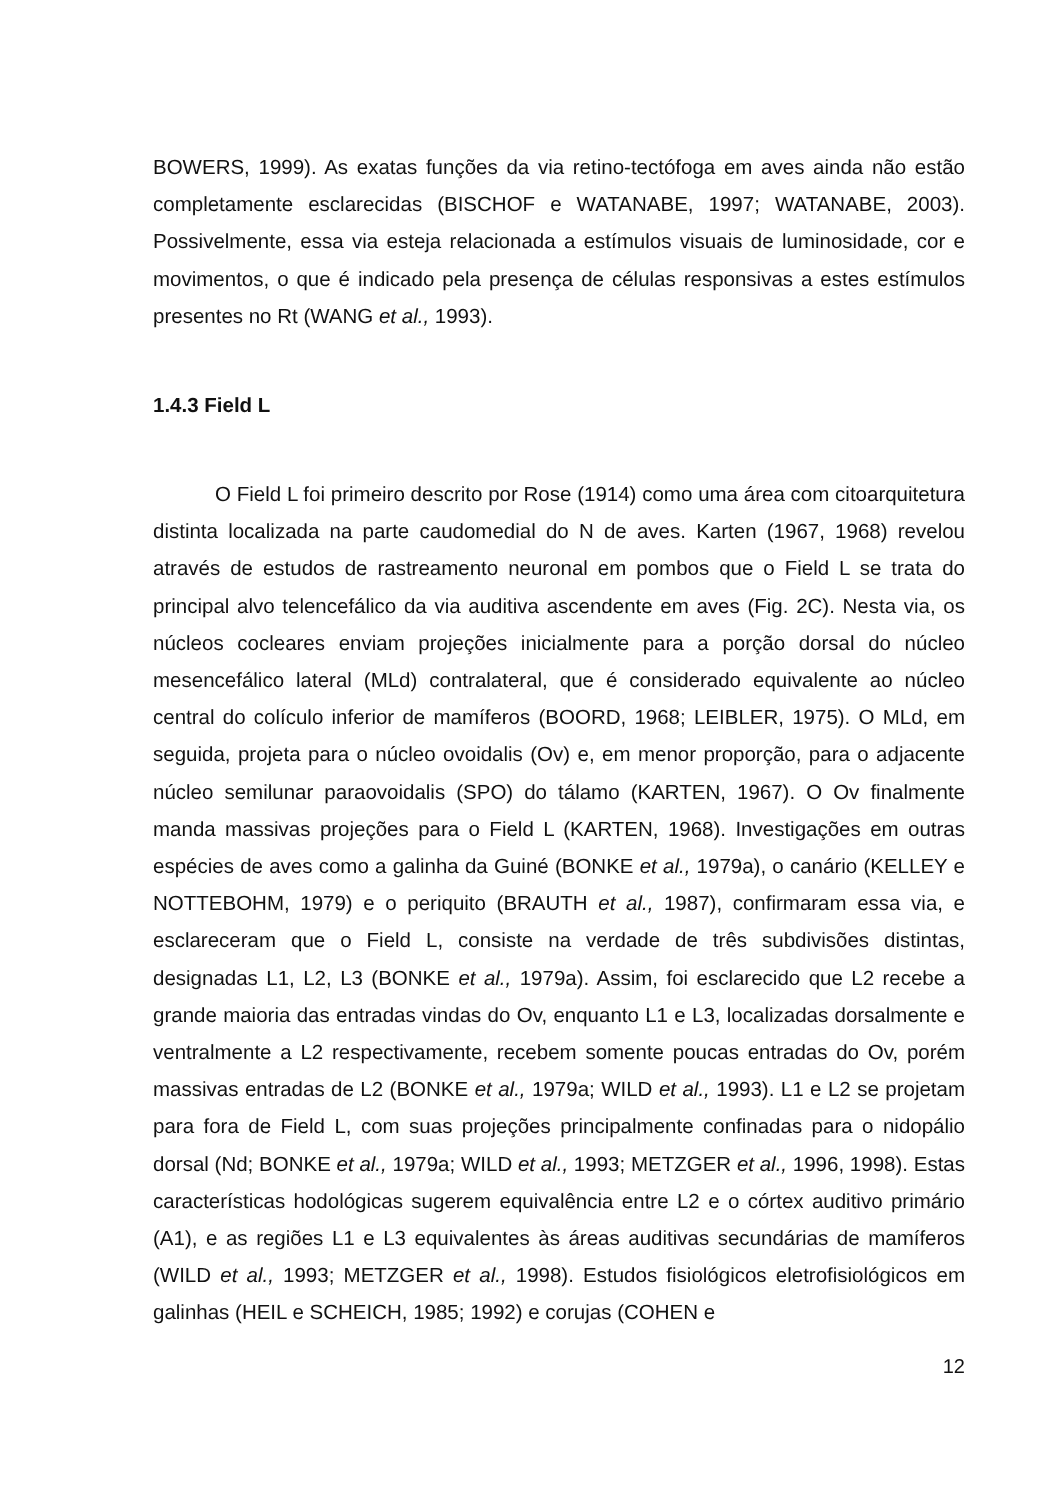BOWERS, 1999). As exatas funções da via retino-tectófoga em aves ainda não estão completamente esclarecidas (BISCHOF e WATANABE, 1997; WATANABE, 2003). Possivelmente, essa via esteja relacionada a estímulos visuais de luminosidade, cor e movimentos, o que é indicado pela presença de células responsivas a estes estímulos presentes no Rt (WANG et al., 1993).
1.4.3 Field L
O Field L foi primeiro descrito por Rose (1914) como uma área com citoarquitetura distinta localizada na parte caudomedial do N de aves. Karten (1967, 1968) revelou através de estudos de rastreamento neuronal em pombos que o Field L se trata do principal alvo telencefálico da via auditiva ascendente em aves (Fig. 2C). Nesta via, os núcleos cocleares enviam projeções inicialmente para a porção dorsal do núcleo mesencefálico lateral (MLd) contralateral, que é considerado equivalente ao núcleo central do colículo inferior de mamíferos (BOORD, 1968; LEIBLER, 1975). O MLd, em seguida, projeta para o núcleo ovoidalis (Ov) e, em menor proporção, para o adjacente núcleo semilunar paraovoidalis (SPO) do tálamo (KARTEN, 1967). O Ov finalmente manda massivas projeções para o Field L (KARTEN, 1968). Investigações em outras espécies de aves como a galinha da Guiné (BONKE et al., 1979a), o canário (KELLEY e NOTTEBOHM, 1979) e o periquito (BRAUTH et al., 1987), confirmaram essa via, e esclareceram que o Field L, consiste na verdade de três subdivisões distintas, designadas L1, L2, L3 (BONKE et al., 1979a). Assim, foi esclarecido que L2 recebe a grande maioria das entradas vindas do Ov, enquanto L1 e L3, localizadas dorsalmente e ventralmente a L2 respectivamente, recebem somente poucas entradas do Ov, porém massivas entradas de L2 (BONKE et al., 1979a; WILD et al., 1993). L1 e L2 se projetam para fora de Field L, com suas projeções principalmente confinadas para o nidopálio dorsal (Nd; BONKE et al., 1979a; WILD et al., 1993; METZGER et al., 1996, 1998). Estas características hodológicas sugerem equivalência entre L2 e o córtex auditivo primário (A1), e as regiões L1 e L3 equivalentes às áreas auditivas secundárias de mamíferos (WILD et al., 1993; METZGER et al., 1998). Estudos fisiológicos eletrofisiológicos em galinhas (HEIL e SCHEICH, 1985; 1992) e corujas (COHEN e
12